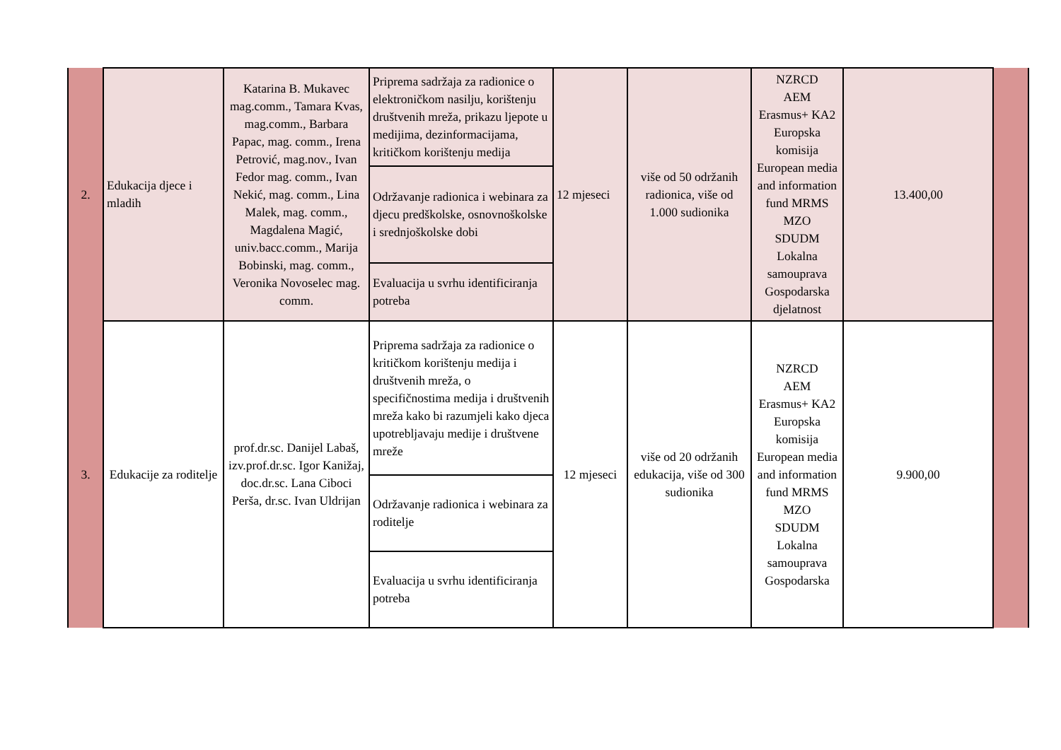| 2. | Edukacija djece i mladih | Katarina B. Mukavec mag.comm., Tamara Kvas, mag.comm., Barbara Papac, mag. comm., Irena Petrović, mag.nov., Ivan Fedor mag. comm., Ivan Nekić, mag. comm., Lina Malek, mag. comm., Magdalena Magić, univ.bacc.comm., Marija Bobinski, mag. comm., Veronika Novoselec mag. comm. | Priprema sadržaja za radionice o elektroničkom nasilju, korištenju društvenih mreža, prikazu ljepote u medijima, dezinformacijama, kritičkom korištenju medija | 12 mjeseci | više od 50 održanih radionica, više od 1.000 sudionika | NZRCD AEM Erasmus+ KA2 Europska komisija European media and information fund MRMS MZO SDUDM Lokalna samouprava Gospodarska djelatnost | 13.400,00 | |
| | | | Održavanje radionica i webinara za djecu predškolske, osnovnoškolske i srednjoškolske dobi | | | | | |
| | | | Evaluacija u svrhu identificiranja potreba | | | | | |
| 3. | Edukacije za roditelje | prof.dr.sc. Danijel Labaš, izv.prof.dr.sc. Igor Kanižaj, doc.dr.sc. Lana Ciboci Perša, dr.sc. Ivan Uldrijan | Priprema sadržaja za radionice o kritičkom korištenju medija i društvenih mreža, o specifičnostima medija i društvenih mreža kako bi razumjeli kako djeca upotrebljavaju medije i društvene mreže | 12 mjeseci | više od 20 održanih edukacija, više od 300 sudionika | NZRCD AEM Erasmus+ KA2 Europska komisija European media and information fund MRMS MZO SDUDM Lokalna samouprava Gospodarska | 9.900,00 | |
| | | | Održavanje radionica i webinara za roditelje | | | | | |
| | | | Evaluacija u svrhu identificiranja potreba | | | | | |